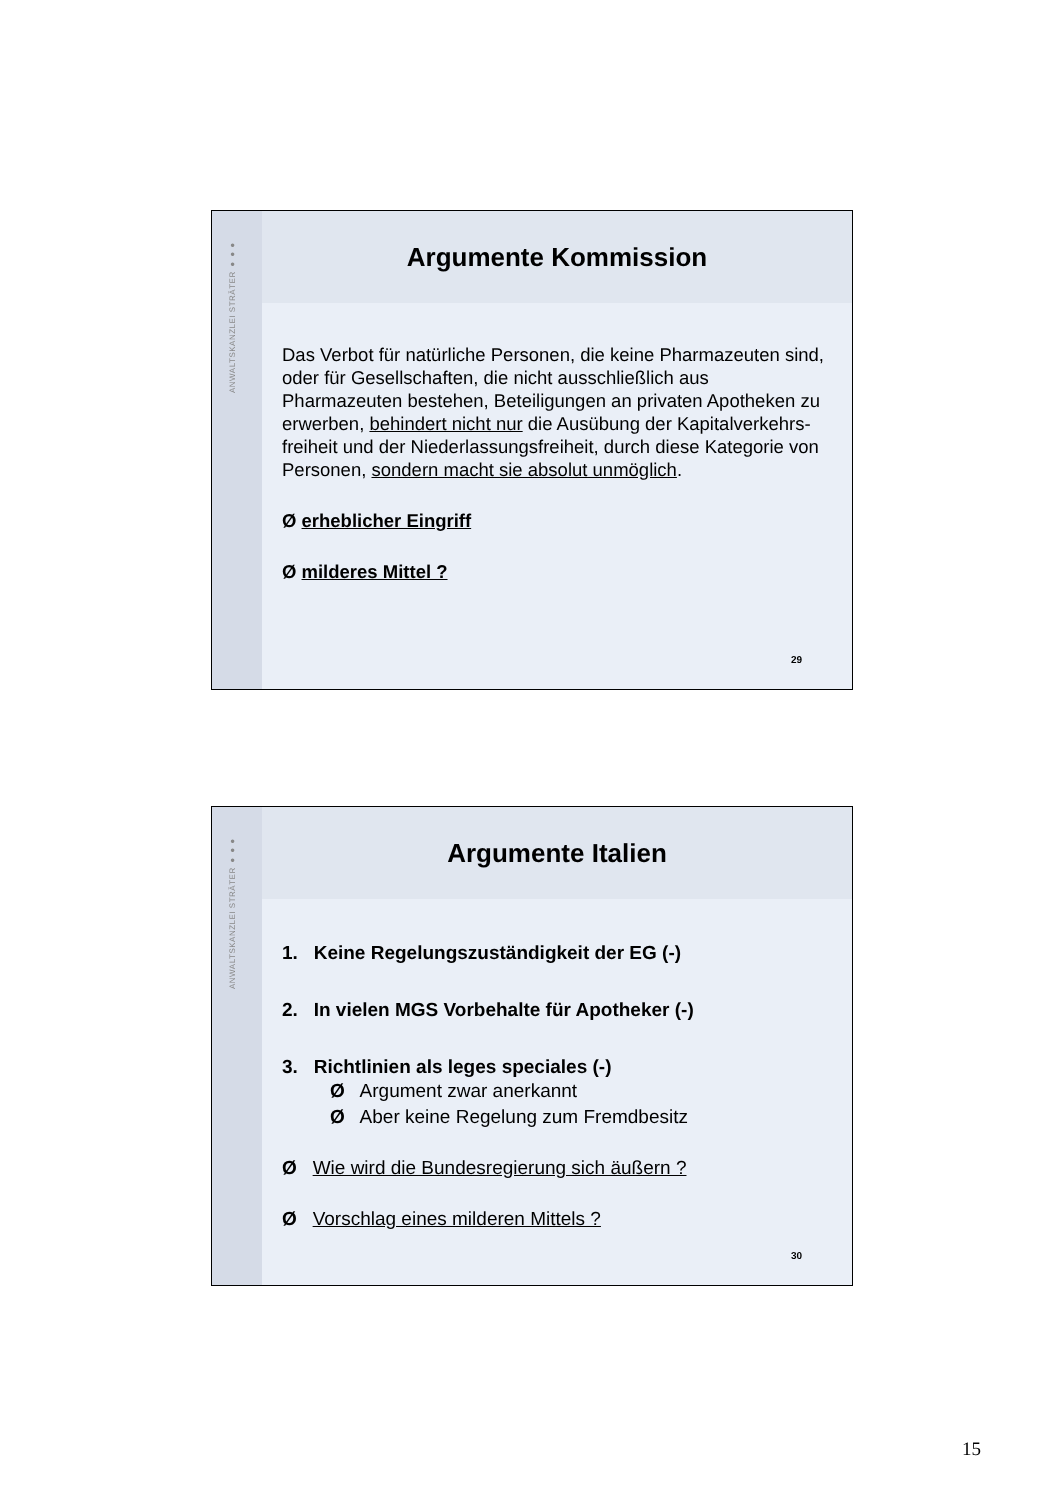ANWALTSKANZLEI STRÄTER ●●●
Argumente Kommission
Das Verbot für natürliche Personen, die keine Pharmazeuten sind, oder für Gesellschaften, die nicht ausschließlich aus Pharmazeuten bestehen, Beteiligungen an privaten Apotheken zu erwerben, behindert nicht nur die Ausübung der Kapitalverkehrs-freiheit und der Niederlassungsfreiheit, durch diese Kategorie von Personen, sondern macht sie absolut unmöglich.
Ø erheblicher Eingriff
Ø milderes Mittel ?
29
ANWALTSKANZLEI STRÄTER ●●●
Argumente Italien
1. Keine Regelungszuständigkeit der EG (-)
2. In vielen MGS Vorbehalte für Apotheker (-)
3. Richtlinien als leges speciales (-)
Ø Argument zwar anerkannt
Ø Aber keine Regelung zum Fremdbesitz
Ø Wie wird die Bundesregierung sich äußern ?
Ø Vorschlag eines milderen Mittels ?
30
15